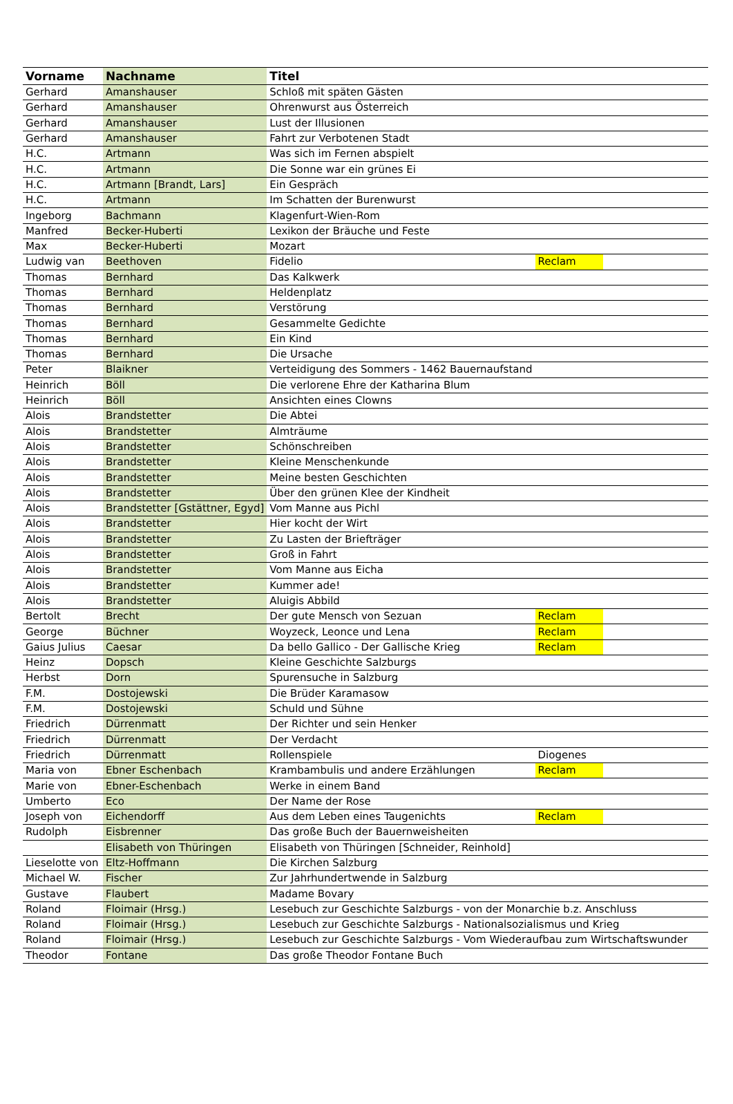| Vorname | Nachname | Titel | | |
| --- | --- | --- | --- | --- |
| Gerhard | Amanshauser | Schloß mit späten Gästen | | |
| Gerhard | Amanshauser | Ohrenwurst aus Österreich | | |
| Gerhard | Amanshauser | Lust der Illusionen | | |
| Gerhard | Amanshauser | Fahrt zur Verbotenen Stadt | | |
| H.C. | Artmann | Was sich im Fernen abspielt | | |
| H.C. | Artmann | Die Sonne war ein grünes Ei | | |
| H.C. | Artmann [Brandt, Lars] | Ein Gespräch | | |
| H.C. | Artmann | Im Schatten der Burenwurst | | |
| Ingeborg | Bachmann | Klagenfurt-Wien-Rom | | |
| Manfred | Becker-Huberti | Lexikon der Bräuche und Feste | | |
| Max | Becker-Huberti | Mozart | | |
| Ludwig van | Beethoven | Fidelio | Reclam | |
| Thomas | Bernhard | Das Kalkwerk | | |
| Thomas | Bernhard | Heldenplatz | | |
| Thomas | Bernhard | Verstörung | | |
| Thomas | Bernhard | Gesammelte Gedichte | | |
| Thomas | Bernhard | Ein Kind | | |
| Thomas | Bernhard | Die Ursache | | |
| Peter | Blaikner | Verteidigung des Sommers - 1462 Bauernaufstand | | |
| Heinrich | Böll | Die verlorene Ehre der Katharina Blum | | |
| Heinrich | Böll | Ansichten eines Clowns | | |
| Alois | Brandstetter | Die Abtei | | |
| Alois | Brandstetter | Almträume | | |
| Alois | Brandstetter | Schönschreiben | | |
| Alois | Brandstetter | Kleine Menschenkunde | | |
| Alois | Brandstetter | Meine besten Geschichten | | |
| Alois | Brandstetter | Über den grünen Klee der Kindheit | | |
| Alois | Brandstetter [Gstättner, Egyd] | Vom Manne aus Pichl | | |
| Alois | Brandstetter | Hier kocht der Wirt | | |
| Alois | Brandstetter | Zu Lasten der Briefträger | | |
| Alois | Brandstetter | Groß in Fahrt | | |
| Alois | Brandstetter | Vom Manne aus Eicha | | |
| Alois | Brandstetter | Kummer ade! | | |
| Alois | Brandstetter | Aluigis Abbild | | |
| Bertolt | Brecht | Der gute Mensch von Sezuan | Reclam | |
| George | Büchner | Woyzeck, Leonce und Lena | Reclam | |
| Gaius Julius | Caesar | Da bello Gallico - Der Gallische Krieg | Reclam | |
| Heinz | Dopsch | Kleine Geschichte Salzburgs | | |
| Herbst | Dorn | Spurensuche in Salzburg | | |
| F.M. | Dostojewski | Die Brüder Karamasow | | |
| F.M. | Dostojewski | Schuld und Sühne | | |
| Friedrich | Dürrenmatt | Der Richter und sein Henker | | |
| Friedrich | Dürrenmatt | Der Verdacht | | |
| Friedrich | Dürrenmatt | Rollenspiele | Diogenes | |
| Maria von | Ebner Eschenbach | Krambambulis und andere Erzählungen | Reclam | |
| Marie von | Ebner-Eschenbach | Werke in einem Band | | |
| Umberto | Eco | Der Name der Rose | | |
| Joseph von | Eichendorff | Aus dem Leben eines Taugenichts | Reclam | |
| Rudolph | Eisbrenner | Das große Buch der Bauernweisheiten | | |
| | Elisabeth von Thüringen | Elisabeth von Thüringen [Schneider, Reinhold] | | |
| Lieselotte von | Eltz-Hoffmann | Die Kirchen Salzburg | | |
| Michael W. | Fischer | Zur Jahrhundertwende in Salzburg | | |
| Gustave | Flaubert | Madame Bovary | | |
| Roland | Floimair (Hrsg.) | Lesebuch zur Geschichte Salzburgs - von der Monarchie b.z. Anschluss | | |
| Roland | Floimair (Hrsg.) | Lesebuch zur Geschichte Salzburgs - Nationalsozialismus und Krieg | | |
| Roland | Floimair (Hrsg.) | Lesebuch zur Geschichte Salzburgs - Vom Wiederaufbau zum Wirtschaftswunder | | |
| Theodor | Fontane | Das große Theodor Fontane Buch | | |